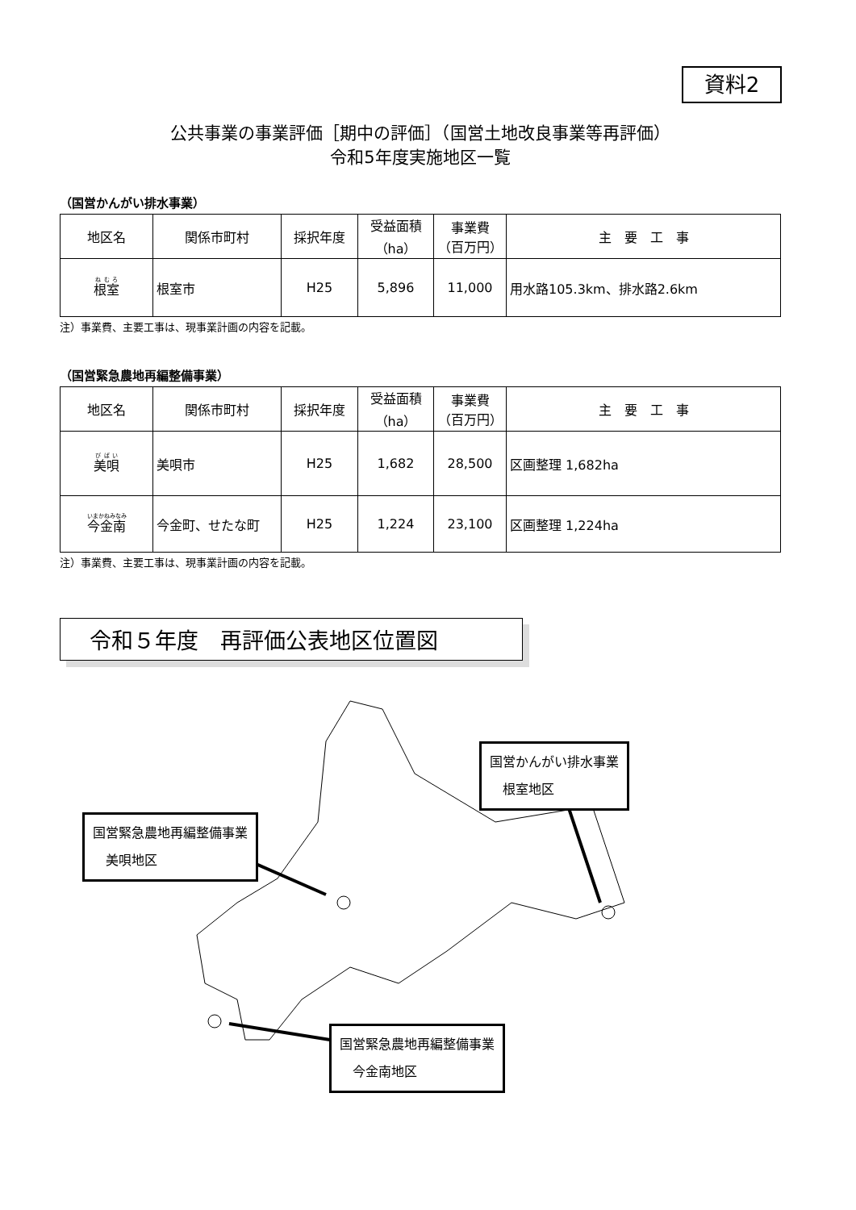資料2
公共事業の事業評価［期中の評価］（国営土地改良事業等再評価）
令和5年度実施地区一覧
（国営かんがい排水事業）
| 地区名 | 関係市町村 | 採択年度 | 受益面積 （ha） | 事業費 （百万円） | 主 要 工 事 |
| --- | --- | --- | --- | --- | --- |
| 根室 | 根室市 | H25 | 5,896 | 11,000 | 用水路105.3km、排水路2.6km |
注）事業費、主要工事は、現事業計画の内容を記載。
（国営緊急農地再編整備事業）
| 地区名 | 関係市町村 | 採択年度 | 受益面積 （ha） | 事業費 （百万円） | 主 要 工 事 |
| --- | --- | --- | --- | --- | --- |
| 美唄 | 美唄市 | H25 | 1,682 | 28,500 | 区画整理 1,682ha |
| 今金南 | 今金町、せたな町 | H25 | 1,224 | 23,100 | 区画整理 1,224ha |
注）事業費、主要工事は、現事業計画の内容を記載。
令和５年度　再評価公表地区位置図
国営かんがい排水事業
　根室地区
国営緊急農地再編整備事業
　美唄地区
国営緊急農地再編整備事業
　今金南地区